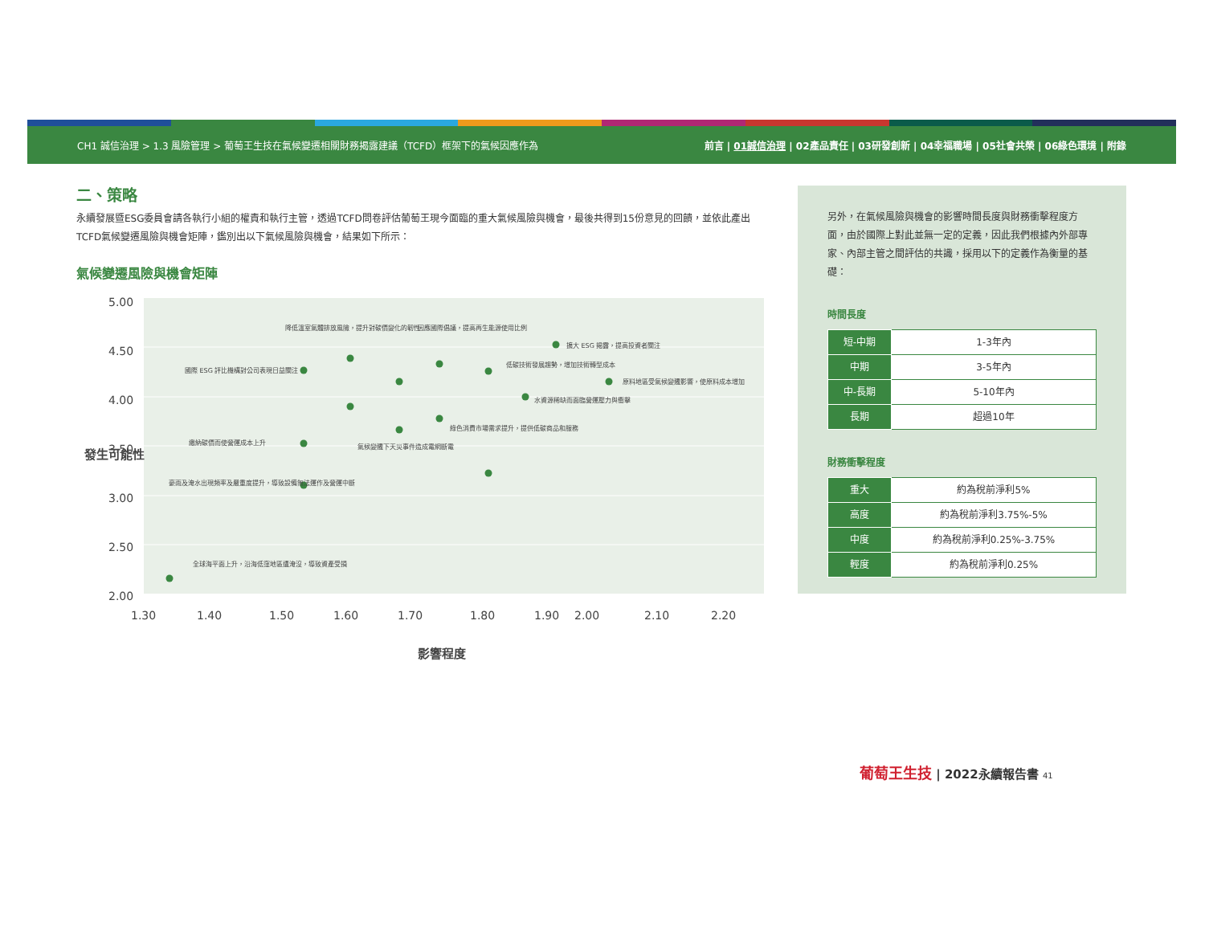CH1 誠信治理 > 1.3 風險管理 > 葡萄王生技在氣候變遷相關財務揭露建議（TCFD）框架下的氣候因應作為 前言 | 01誠信治理 | 02產品責任 | 03研發創新 | 04幸福職場 | 05社會共榮 | 06綠色環境 | 附錄
二、策略
永續發展暨ESG委員會請各執行小組的權責和執行主管，透過TCFD問卷評估葡萄王現今面臨的重大氣候風險與機會，最後共得到15份意見的回饋，並依此產出TCFD氣候變遷風險與機會矩陣，鑑別出以下氣候風險與機會，結果如下所示：
氣候變遷風險與機會矩陣
5.00
4.50
4.00
3.50
3.00
2.50
2.00
1.30
1.40
1.50
1.60
1.70
1.80
1.90
2.00
2.10
2.20
發生可能性
影響程度
降低溫室氣體排放風險，提升對碳價變化的韌性
因應國際倡議，提高再生能源使用比例
擴大 ESG 揭露，提高投資者關注
國際 ESG 評比機構對公司表現日益關注
低碳技術發展趨勢，增加技術轉型成本
原料地區受氣候變遷影響，使原料成本增加
水資源稀缺而面臨營運壓力與衝擊
綠色消費市場需求提升，提供低碳商品和服務
繳納碳價而使營運成本上升
氣候變遷下天災事件造成電網斷電
豪雨及淹水出現頻率及嚴重度提升，導致設備無法運作及營運中斷
全球海平面上升，沿海低窪地區遭淹沒，導致資產受損
另外，在氣候風險與機會的影響時間長度與財務衝擊程度方面，由於國際上對此並無一定的定義，因此我們根據內外部專家、內部主管之間評估的共識，採用以下的定義作為衡量的基礎：
時間長度
| 短-中期 | 1-3年內 |
| 中期 | 3-5年內 |
| 中-長期 | 5-10年內 |
| 長期 | 超過10年 |
財務衝擊程度
| 重大 | 約為稅前淨利5% |
| 高度 | 約為稅前淨利3.75%-5% |
| 中度 | 約為稅前淨利0.25%-3.75% |
| 輕度 | 約為稅前淨利0.25% |
葡萄王生技 | 2022永續報告書 41